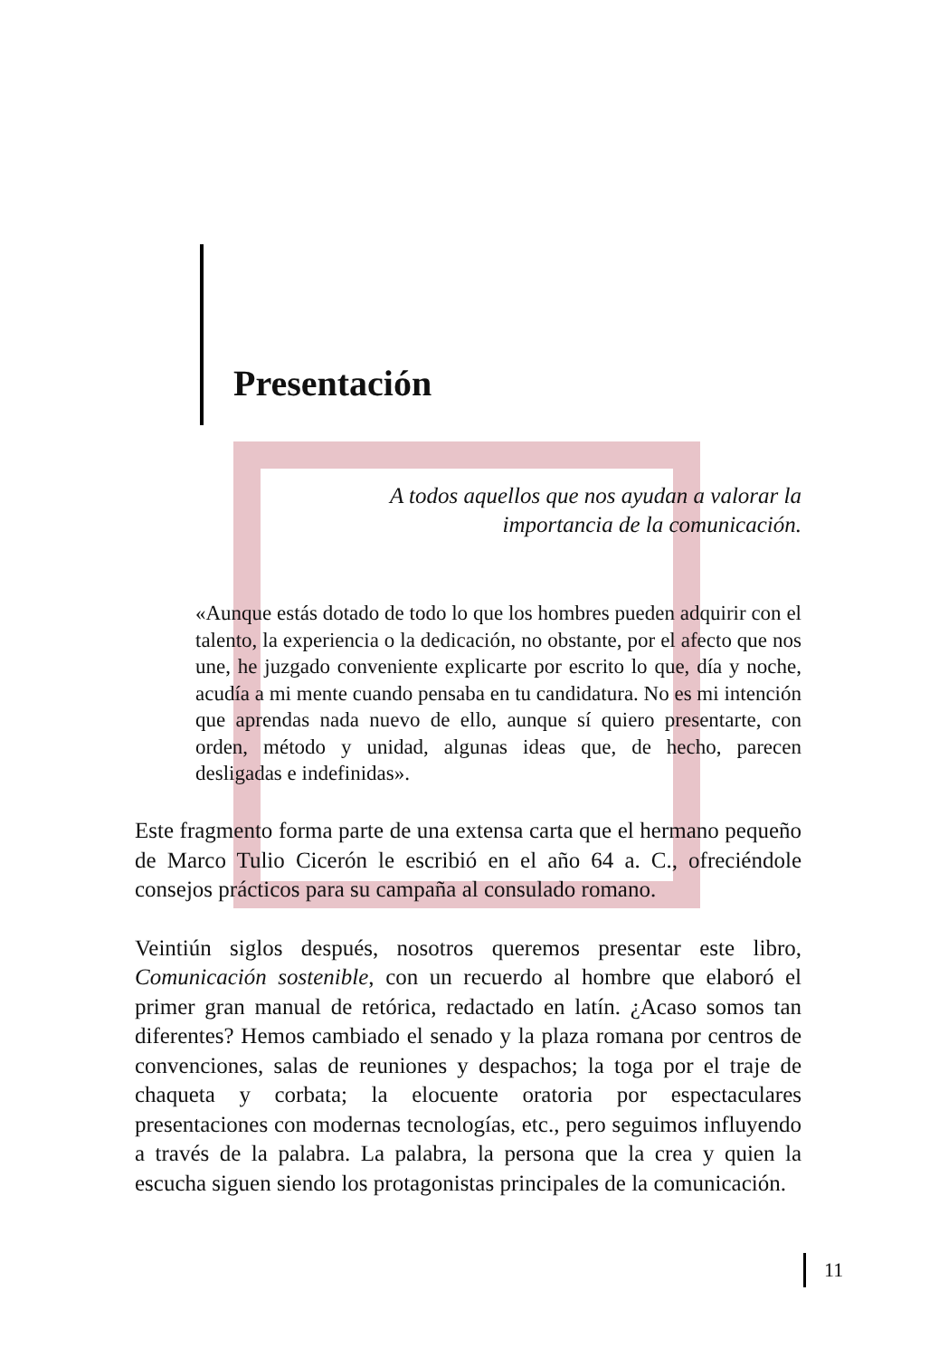Presentación
A todos aquellos que nos ayudan a valorar la
importancia de la comunicación.
«Aunque estás dotado de todo lo que los hombres pueden adquirir con el talento, la experiencia o la dedicación, no obstante, por el afecto que nos une, he juzgado conveniente explicarte por escrito lo que, día y noche, acudía a mi mente cuando pensaba en tu candidatura. No es mi intención que aprendas nada nuevo de ello, aunque sí quiero presentarte, con orden, método y unidad, algunas ideas que, de hecho, parecen desligadas e indefinidas».
Este fragmento forma parte de una extensa carta que el hermano pequeño de Marco Tulio Cicerón le escribió en el año 64 a. C., ofreciéndole consejos prácticos para su campaña al consulado romano.
Veintiún siglos después, nosotros queremos presentar este libro, Comunicación sostenible, con un recuerdo al hombre que elaboró el primer gran manual de retórica, redactado en latín. ¿Acaso somos tan diferentes? Hemos cambiado el senado y la plaza romana por centros de convenciones, salas de reuniones y despachos; la toga por el traje de chaqueta y corbata; la elocuente oratoria por espectaculares presentaciones con modernas tecnologías, etc., pero seguimos influyendo a través de la palabra. La palabra, la persona que la crea y quien la escucha siguen siendo los protagonistas principales de la comunicación.
11